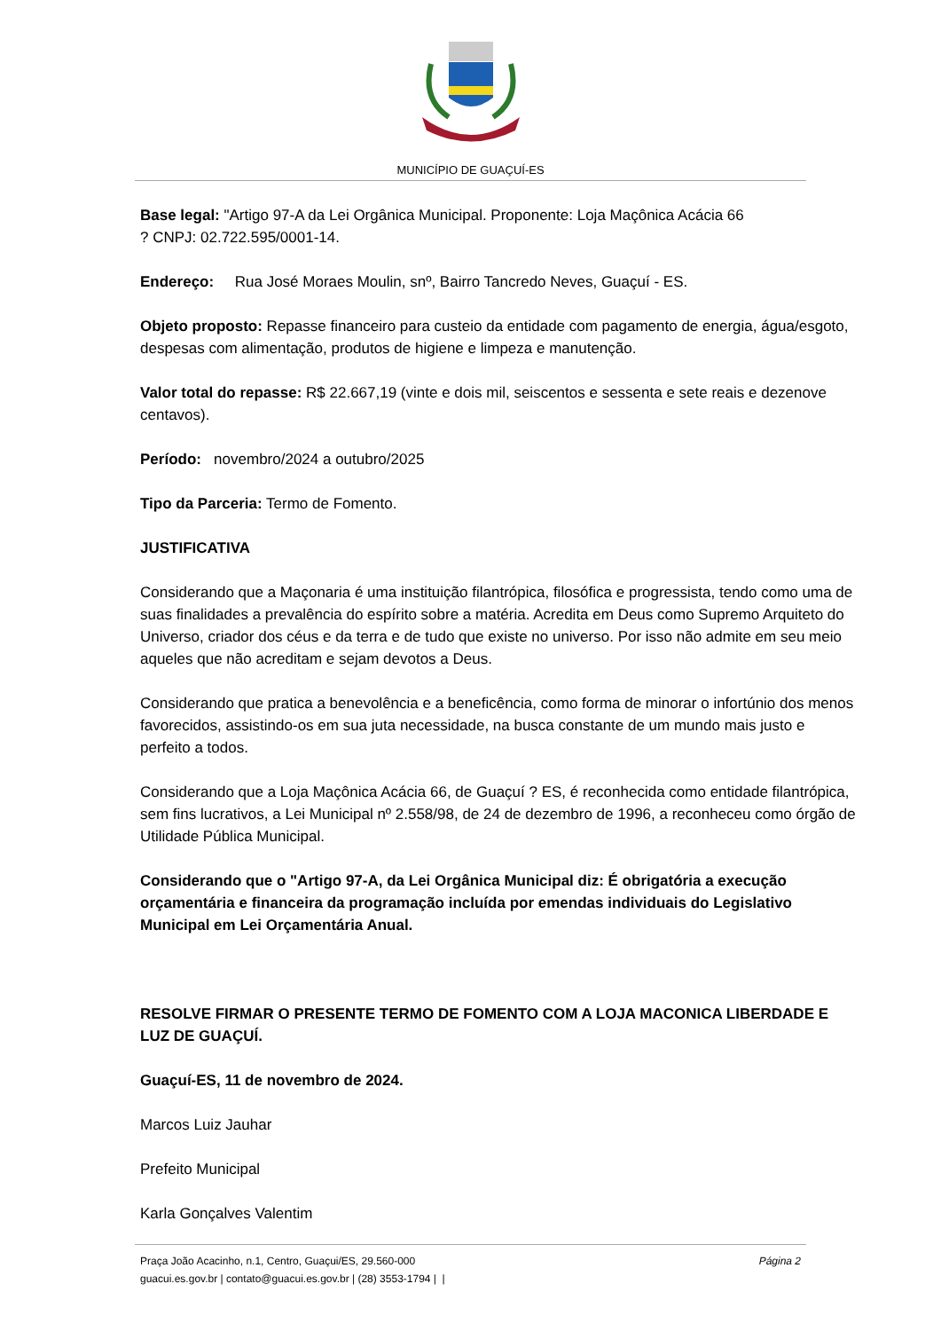MUNICÍPIO DE GUAÇUÍ-ES
Base legal: "Artigo 97-A da Lei Orgânica Municipal. Proponente: Loja Maçônica Acácia 66
? CNPJ: 02.722.595/0001-14.
Endereço: Rua José Moraes Moulin, snº, Bairro Tancredo Neves, Guaçuí - ES.
Objeto proposto: Repasse financeiro para custeio da entidade com pagamento de energia, água/esgoto, despesas com alimentação, produtos de higiene e limpeza e manutenção.
Valor total do repasse: R$ 22.667,19 (vinte e dois mil, seiscentos e sessenta e sete reais e dezenove centavos).
Período: novembro/2024 a outubro/2025
Tipo da Parceria: Termo de Fomento.
JUSTIFICATIVA
Considerando que a Maçonaria é uma instituição filantrópica, filosófica e progressista, tendo como uma de suas finalidades a prevalência do espírito sobre a matéria. Acredita em Deus como Supremo Arquiteto do Universo, criador dos céus e da terra e de tudo que existe no universo. Por isso não admite em seu meio aqueles que não acreditam e sejam devotos a Deus.
Considerando que pratica a benevolência e a beneficência, como forma de minorar o infortúnio dos menos favorecidos, assistindo-os em sua juta necessidade, na busca constante de um mundo mais justo e perfeito a todos.
Considerando que a Loja Maçônica Acácia 66, de Guaçuí ? ES, é reconhecida como entidade filantrópica, sem fins lucrativos, a Lei Municipal nº 2.558/98, de 24 de dezembro de 1996, a reconheceu como órgão de Utilidade Pública Municipal.
Considerando que o "Artigo 97-A, da Lei Orgânica Municipal diz: É obrigatória a execução orçamentária e financeira da programação incluída por emendas individuais do Legislativo Municipal em Lei Orçamentária Anual.
RESOLVE FIRMAR O PRESENTE TERMO DE FOMENTO COM A LOJA MACONICA LIBERDADE E LUZ DE GUAÇUÍ.
Guaçuí-ES, 11 de novembro de 2024.
Marcos Luiz Jauhar
Prefeito Municipal
Karla Gonçalves Valentim
Praça João Acacinho, n.1, Centro, Guaçui/ES, 29.560-000 Página 2
guacui.es.gov.br | contato@guacui.es.gov.br | (28) 3553-1794 | |